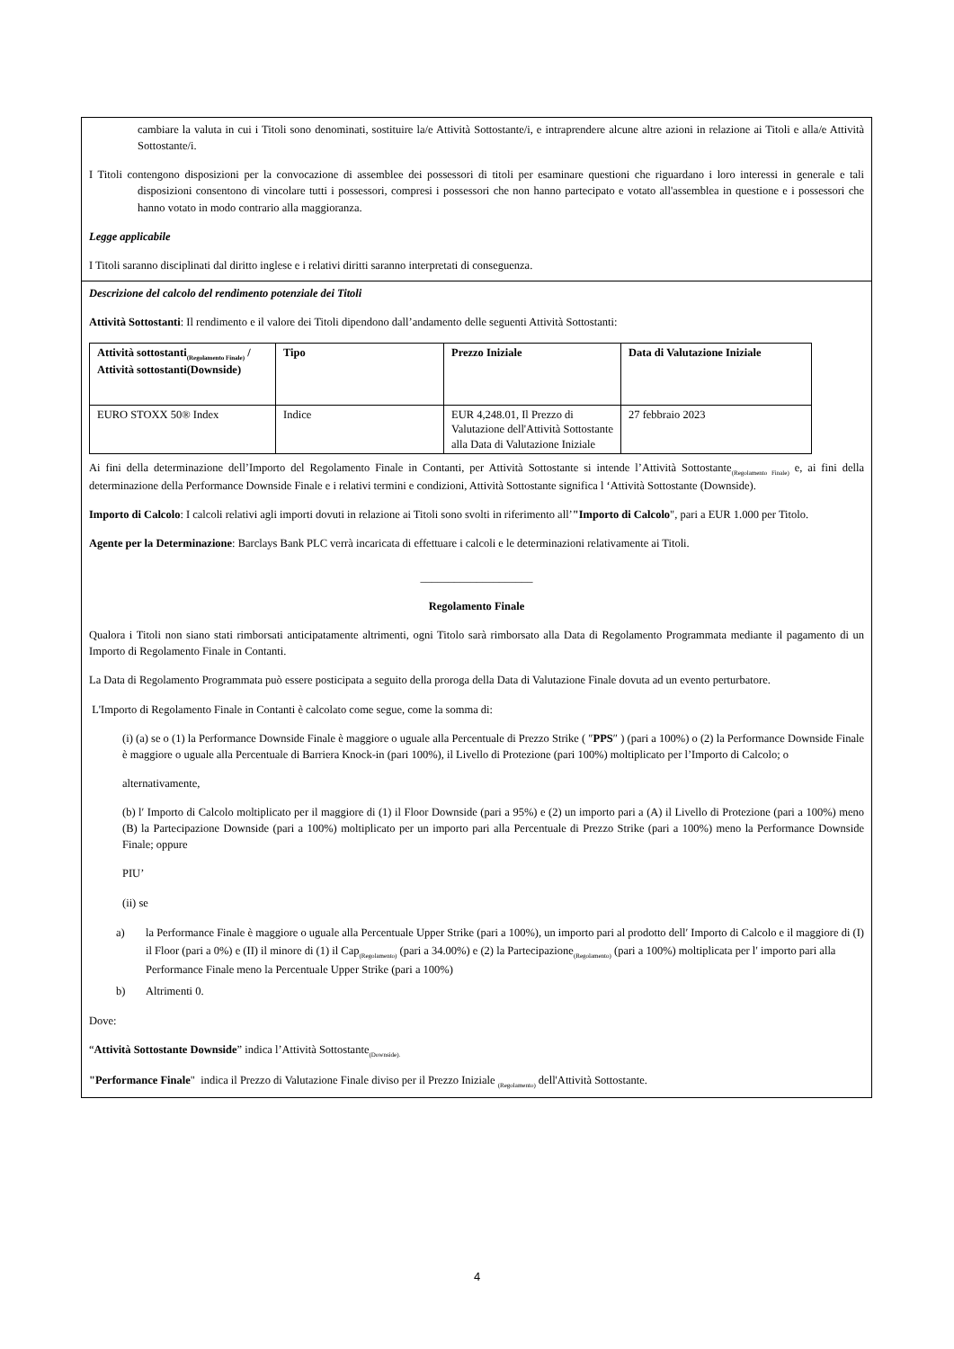cambiare la valuta in cui i Titoli sono denominati, sostituire la/e Attività Sottostante/i, e intraprendere alcune altre azioni in relazione ai Titoli e alla/e Attività Sottostante/i.
I Titoli contengono disposizioni per la convocazione di assemblee dei possessori di titoli per esaminare questioni che riguardano i loro interessi in generale e tali disposizioni consentono di vincolare tutti i possessori, compresi i possessori che non hanno partecipato e votato all'assemblea in questione e i possessori che hanno votato in modo contrario alla maggioranza.
Legge applicabile
I Titoli saranno disciplinati dal diritto inglese e i relativi diritti saranno interpretati di conseguenza.
Descrizione del calcolo del rendimento potenziale dei Titoli
Attività Sottostanti: Il rendimento e il valore dei Titoli dipendono dall’andamento delle seguenti Attività Sottostanti:
| Attività sottostanti<sub>(Regolamento Finale)</sub> / Attività sottostanti(Downside) | Tipo | Prezzo Iniziale | Data di Valutazione Iniziale |
| --- | --- | --- | --- |
| EURO STOXX 50® Index | Indice | EUR 4,248.01, Il Prezzo di Valutazione dell'Attività Sottostante alla Data di Valutazione Iniziale | 27 febbraio 2023 |
Ai fini della determinazione dell’Importo del Regolamento Finale in Contanti, per Attività Sottostante si intende l’Attività Sottostante<sub>(Regolamento Finale)</sub> e, ai fini della determinazione della Performance Downside Finale e i relativi termini e condizioni, Attività Sottostante significa l ‘Attività Sottostante (Downside).
Importo di Calcolo: I calcoli relativi agli importi dovuti in relazione ai Titoli sono svolti in riferimento all’"Importo di Calcolo", pari a EUR 1.000 per Titolo.
Agente per la Determinazione: Barclays Bank PLC verrà incaricata di effettuare i calcoli e le determinazioni relativamente ai Titoli.
____________________
Regolamento Finale
Qualora i Titoli non siano stati rimborsati anticipatamente altrimenti, ogni Titolo sarà rimborsato alla Data di Regolamento Programmata mediante il pagamento di un Importo di Regolamento Finale in Contanti.
La Data di Regolamento Programmata può essere posticipata a seguito della proroga della Data di Valutazione Finale dovuta ad un evento perturbatore.
L'Importo di Regolamento Finale in Contanti è calcolato come segue, come la somma di:
(i) (a) se o (1) la Performance Downside Finale è maggiore o uguale alla Percentuale di Prezzo Strike ( ″PPS″ ) (pari a 100%) o (2) la Performance Downside Finale è maggiore o uguale alla Percentuale di Barriera Knock-in (pari 100%), il Livello di Protezione (pari 100%) moltiplicato per l’Importo di Calcolo; o
alternativamente,
(b) l′ Importo di Calcolo moltiplicato per il maggiore di (1) il Floor Downside (pari a 95%) e (2) un importo pari a (A) il Livello di Protezione (pari a 100%) meno (B) la Partecipazione Downside (pari a 100%) moltiplicato per un importo pari alla Percentuale di Prezzo Strike (pari a 100%) meno la Performance Downside Finale; oppure
PIU’
(ii) se
a) la Performance Finale è maggiore o uguale alla Percentuale Upper Strike (pari a 100%), un importo pari al prodotto dell′ Importo di Calcolo e il maggiore di (I) il Floor (pari a 0%) e (II) il minore di (1) il Cap<sub>(Regolamento)</sub> (pari a 34.00%) e (2) la Partecipazione<sub>(Regolamento)</sub> (pari a 100%) moltiplicata per l′ importo pari alla Performance Finale meno la Percentuale Upper Strike (pari a 100%)
b) Altrimenti 0.
Dove:
“Attività Sottostante Downside” indica l’Attività Sottostante<sub>(Downside).</sub>
"Performance Finale" indica il Prezzo di Valutazione Finale diviso per il Prezzo Iniziale <sub>(Regolamento)</sub> dell'Attività Sottostante.
4